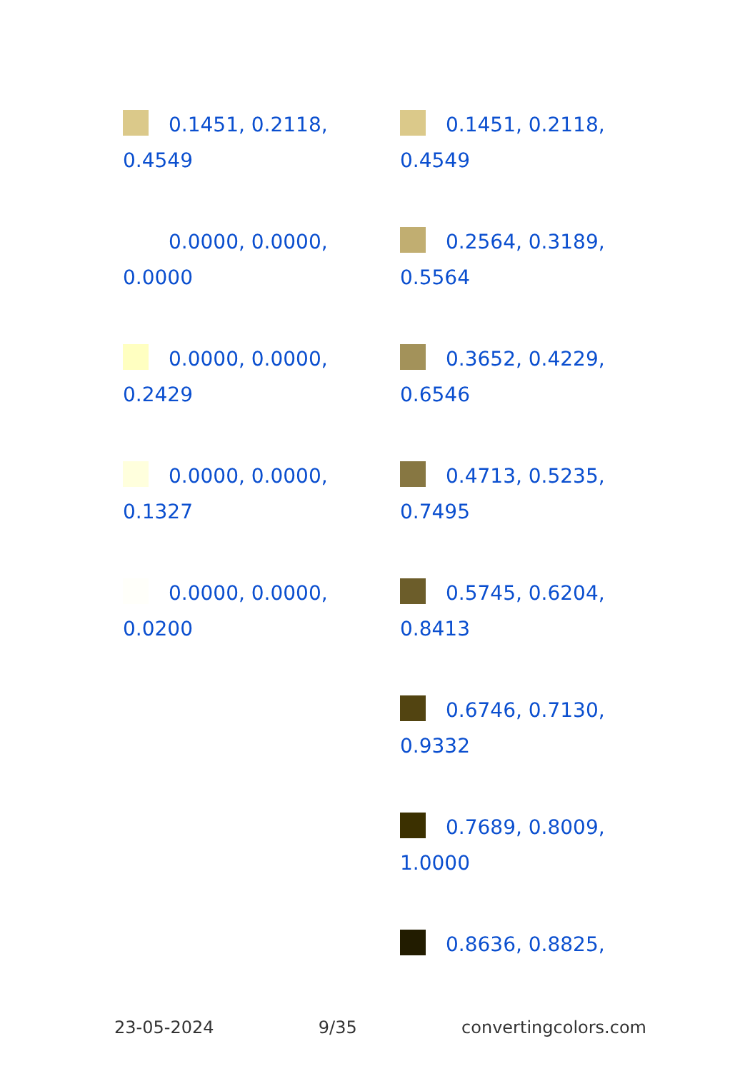0.1451, 0.2118, 0.4549
0.0000, 0.0000, 0.0000
0.0000, 0.0000, 0.2429
0.0000, 0.0000, 0.1327
0.0000, 0.0000, 0.0200
0.1451, 0.2118, 0.4549
0.2564, 0.3189, 0.5564
0.3652, 0.4229, 0.6546
0.4713, 0.5235, 0.7495
0.5745, 0.6204, 0.8413
0.6746, 0.7130, 0.9332
0.7689, 0.8009, 1.0000
0.8636, 0.8825,
23-05-2024 9/35 convertingcolors.com